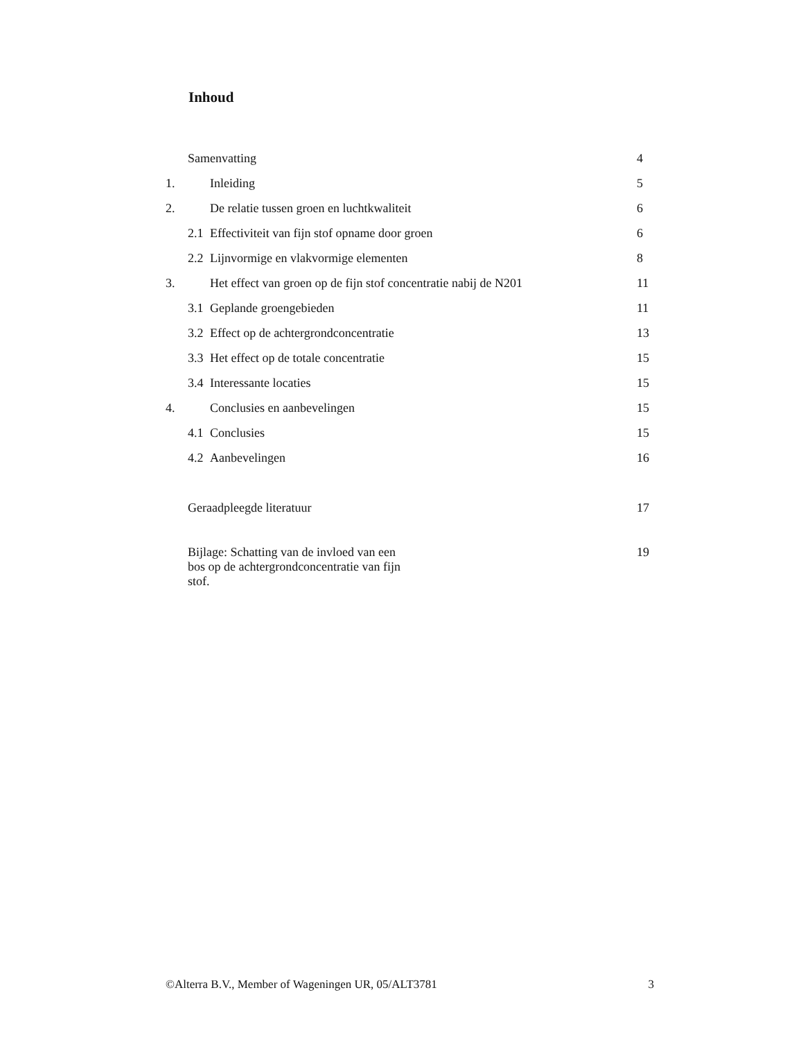Inhoud
Samenvatting 4
1. Inleiding 5
2. De relatie tussen groen en luchtkwaliteit 6
2.1 Effectiviteit van fijn stof opname door groen 6
2.2 Lijnvormige en vlakvormige elementen 8
3. Het effect van groen op de fijn stof concentratie nabij de N201 11
3.1 Geplande groengebieden 11
3.2 Effect op de achtergrondconcentratie 13
3.3 Het effect op de totale concentratie 15
3.4 Interessante locaties 15
4. Conclusies en aanbevelingen 15
4.1 Conclusies 15
4.2 Aanbevelingen 16
Geraadpleegde literatuur 17
Bijlage: Schatting van de invloed van een bos op de achtergrondconcentratie van fijn stof. 19
©Alterra B.V., Member of Wageningen UR, 05/ALT3781 3